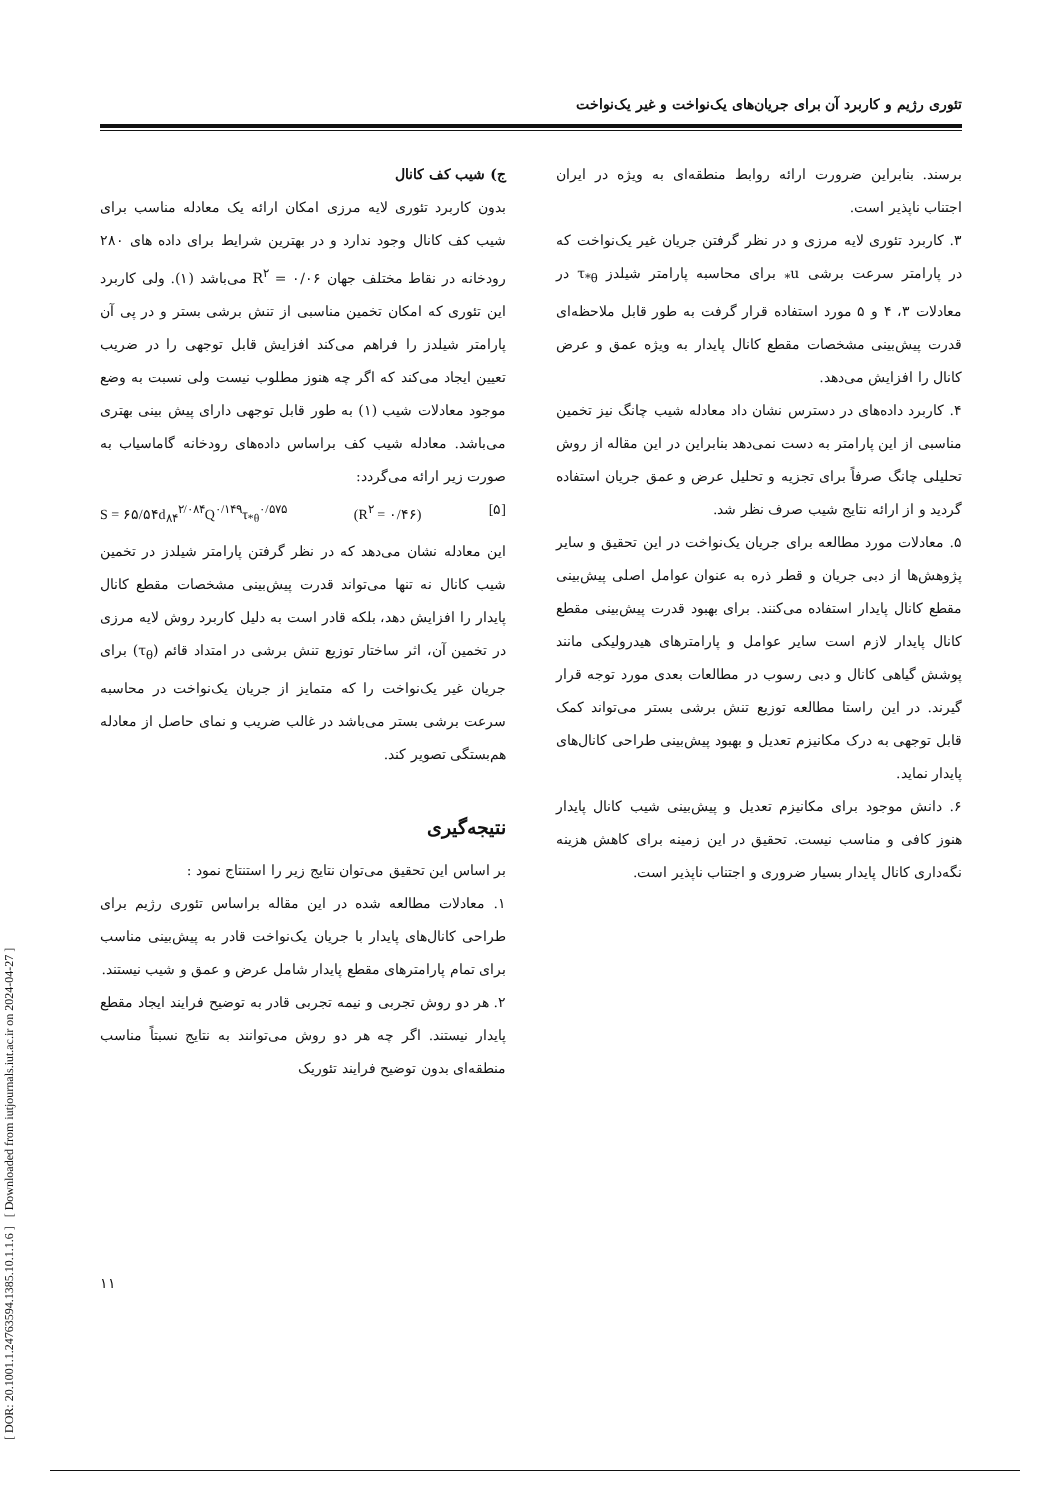[ DOR: 20.1001.1.24763594.1385.10.1.1.6 ] [ Downloaded from iutjournals.iut.ac.ir on 2024-04-27 ]
تئوری رژیم و کاربرد آن برای جریان‌های یک‌نواخت و غیر یک‌نواخت
ج) شیب کف کانال
بدون کاربرد تئوری لایه مرزی امکان ارائه یک معادله مناسب برای شیب کف کانال وجود ندارد و در بهترین شرایط برای داده های ۲۸۰ رودخانه در نقاط مختلف جهان R<sup>۲</sup> = ۰/۰۶ می‌باشد (۱). ولی کاربرد این تئوری که امکان تخمین مناسبی از تنش برشی بستر و در پی آن پارامتر شیلدز را فراهم می‌کند افزایش قابل توجهی را در ضریب تعیین ایجاد می‌کند که اگر چه هنوز مطلوب نیست ولی نسبت به وضع موجود معادلات شیب (۱) به طور قابل توجهی دارای پیش بینی بهتری می‌باشد. معادله شیب کف براساس داده‌های رودخانه گاماسیاب به صورت زیر ارائه می‌گردد:
S = ۶۵/۵۴d<sub>۸۴</sub><sup>۲/۰۸۴</sup>Q<sup>۰/۱۴۹</sup>τ<sub>*θ</sub><sup>۰/۵۷۵</sup> (R<sup>۲</sup> = ۰/۴۶) [۵]
این معادله نشان می‌دهد که در نظر گرفتن پارامتر شیلدز در تخمین شیب کانال نه تنها می‌تواند قدرت پیش‌بینی مشخصات مقطع کانال پایدار را افزایش دهد، بلکه قادر است به دلیل کاربرد روش لایه مرزی در تخمین آن، اثر ساختار توزیع تنش برشی در امتداد قائم (τ<sub>θ</sub>) برای جریان غیر یک‌نواخت را که متمایز از جریان یک‌نواخت در محاسبه سرعت برشی بستر می‌باشد در غالب ضریب و نمای حاصل از معادله هم‌بستگی تصویر کند.
نتیجه‌گیری
بر اساس این تحقیق می‌توان نتایج زیر را استنتاج نمود :
۱. معادلات مطالعه شده در این مقاله براساس تئوری رژیم برای طراحی کانال‌های پایدار با جریان یک‌نواخت قادر به پیش‌بینی مناسب برای تمام پارامترهای مقطع پایدار شامل عرض و عمق و شیب نیستند.
۲. هر دو روش تجربی و نیمه تجربی قادر به توضیح فرایند ایجاد مقطع پایدار نیستند. اگر چه هر دو روش می‌توانند به نتایج نسبتاً مناسب منطقه‌ای بدون توضیح فرایند تئوریک
برسند. بنابراین ضرورت ارائه روابط منطقه‌ای به ویژه در ایران اجتناب ناپذیر است.
۳. کاربرد تئوری لایه مرزی و در نظر گرفتن جریان غیر یک‌نواخت که در پارامتر سرعت برشی u<sub>*</sub> برای محاسبه پارامتر شیلدز τ<sub>*θ</sub> در معادلات ۳، ۴ و ۵ مورد استفاده قرار گرفت به طور قابل ملاحظه‌ای قدرت پیش‌بینی مشخصات مقطع کانال پایدار به ویژه عمق و عرض کانال را افزایش می‌دهد.
۴. کاربرد داده‌های در دسترس نشان داد معادله شیب چانگ نیز تخمین مناسبی از این پارامتر به دست نمی‌دهد بنابراین در این مقاله از روش تحلیلی چانگ صرفاً برای تجزیه و تحلیل عرض و عمق جریان استفاده گردید و از ارائه نتایج شیب صرف نظر شد.
۵. معادلات مورد مطالعه برای جریان یک‌نواخت در این تحقیق و سایر پژوهش‌ها از دبی جریان و قطر ذره به عنوان عوامل اصلی پیش‌بینی مقطع کانال پایدار استفاده می‌کنند. برای بهبود قدرت پیش‌بینی مقطع کانال پایدار لازم است سایر عوامل و پارامترهای هیدرولیکی مانند پوشش گیاهی کانال و دبی رسوب در مطالعات بعدی مورد توجه قرار گیرند. در این راستا مطالعه توزیع تنش برشی بستر می‌تواند کمک قابل توجهی به درک مکانیزم تعدیل و بهبود پیش‌بینی طراحی کانال‌های پایدار نماید.
۶. دانش موجود برای مکانیزم تعدیل و پیش‌بینی شیب کانال پایدار هنوز کافی و مناسب نیست. تحقیق در این زمینه برای کاهش هزینه نگه‌داری کانال پایدار بسیار ضروری و اجتناب ناپذیر است.
۱۱